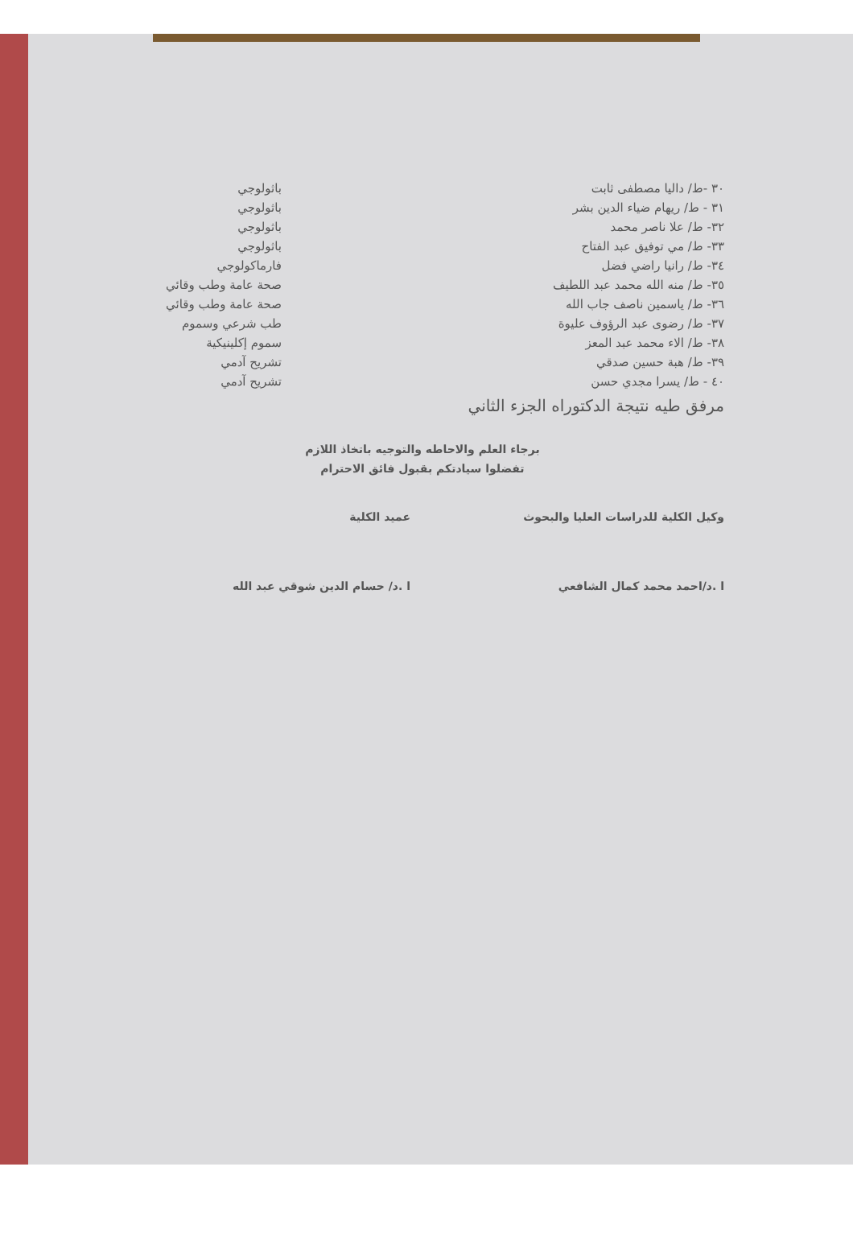٣٠ -ط/ داليا مصطفى ثابت باثولوجي
٣١ - ط/ ريهام ضياء الدين بشر باثولوجي
٣٢- ط/ علا ناصر محمد باثولوجي
٣٣- ط/ مي توفيق عبد الفتاح باثولوجي
٣٤- ط/ رانيا راضي فضل فارماكولوجي
٣٥- ط/ منه الله محمد عبد اللطيف صحة عامة وطب وقائي
٣٦- ط/ ياسمين ناصف جاب الله صحة عامة وطب وقائي
٣٧- ط/ رضوى عبد الرؤوف عليوة طب شرعي وسموم
٣٨- ط/ الاء محمد عبد المعز سموم إكلينيكية
٣٩- ط/ هبة حسين صدقي تشريح آدمي
٤٠ - ط/ يسرا مجدي حسن تشريح آدمي
مرفق طيه نتيجة الدكتوراه الجزء الثاني
برجاء العلم والاحاطه والتوجيه باتخاذ اللازم
تفضلوا سيادتكم بقبول فائق الاحترام
وكيل الكلية للدراسات العليا والبحوث
ا .د/احمد محمد كمال الشافعي
عميد الكلية
ا .د/ حسام الدين شوقي عبد الله